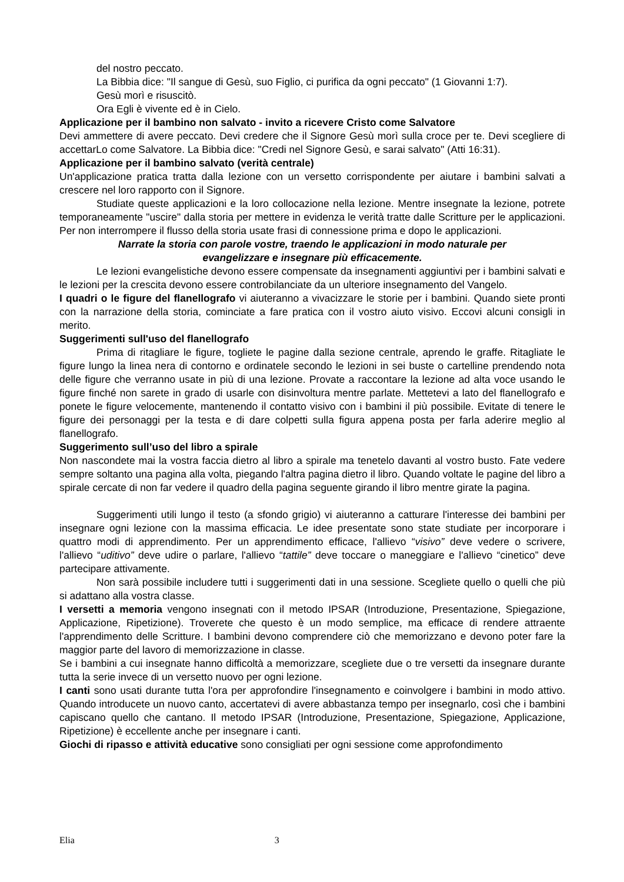del nostro peccato.
La Bibbia dice: "Il sangue di Gesù, suo Figlio, ci purifica da ogni peccato" (1 Giovanni 1:7).
Gesù morì e risuscitò.
Ora Egli è vivente ed è in Cielo.
Applicazione per il bambino non salvato - invito a ricevere Cristo come Salvatore
Devi ammettere di avere peccato. Devi credere che il Signore Gesù morì sulla croce per te. Devi scegliere di accettarLo come Salvatore. La Bibbia dice: "Credi nel Signore Gesù, e sarai salvato" (Atti 16:31).
Applicazione per il bambino salvato (verità centrale)
Un'applicazione pratica tratta dalla lezione con un versetto corrispondente per aiutare i bambini salvati a crescere nel loro rapporto con il Signore.
Studiate queste applicazioni e la loro collocazione nella lezione. Mentre insegnate la lezione, potrete temporaneamente "uscire" dalla storia per mettere in evidenza le verità tratte dalle Scritture per le applicazioni. Per non interrompere il flusso della storia usate frasi di connessione prima e dopo le applicazioni.
Narrate la storia con parole vostre, traendo le applicazioni in modo naturale per
evangelizzare e insegnare più efficacemente.
Le lezioni evangelistiche devono essere compensate da insegnamenti aggiuntivi per i bambini salvati e le lezioni per la crescita devono essere controbilanciate da un ulteriore insegnamento del Vangelo.
I quadri o le figure del flanellografo vi aiuteranno a vivacizzare le storie per i bambini. Quando siete pronti con la narrazione della storia, cominciate a fare pratica con il vostro aiuto visivo. Eccovi alcuni consigli in merito.
Suggerimenti sull'uso del flanellografo
Prima di ritagliare le figure, togliete le pagine dalla sezione centrale, aprendo le graffe. Ritagliate le figure lungo la linea nera di contorno e ordinatele secondo le lezioni in sei buste o cartelline prendendo nota delle figure che verranno usate in più di una lezione. Provate a raccontare la lezione ad alta voce usando le figure finché non sarete in grado di usarle con disinvoltura mentre parlate. Mettetevi a lato del flanellografo e ponete le figure velocemente, mantenendo il contatto visivo con i bambini il più possibile. Evitate di tenere le figure dei personaggi per la testa e di dare colpetti sulla figura appena posta per farla aderire meglio al flanellografo.
Suggerimento sull’uso del libro a spirale
Non nascondete mai la vostra faccia dietro al libro a spirale ma tenetelo davanti al vostro busto. Fate vedere sempre soltanto una pagina alla volta, piegando l'altra pagina dietro il libro. Quando voltate le pagine del libro a spirale cercate di non far vedere il quadro della pagina seguente girando il libro mentre girate la pagina.
Suggerimenti utili lungo il testo (a sfondo grigio) vi aiuteranno a catturare l'interesse dei bambini per insegnare ogni lezione con la massima efficacia. Le idee presentate sono state studiate per incorporare i quattro modi di apprendimento. Per un apprendimento efficace, l'allievo “visivo” deve vedere o scrivere, l'allievo “uditivo” deve udire o parlare, l'allievo “tattile” deve toccare o maneggiare e l'allievo “cinetico” deve partecipare attivamente.
Non sarà possibile includere tutti i suggerimenti dati in una sessione. Scegliete quello o quelli che più si adattano alla vostra classe.
I versetti a memoria vengono insegnati con il metodo IPSAR (Introduzione, Presentazione, Spiegazione, Applicazione, Ripetizione). Troverete che questo è un modo semplice, ma efficace di rendere attraente l'apprendimento delle Scritture. I bambini devono comprendere ciò che memorizzano e devono poter fare la maggior parte del lavoro di memorizzazione in classe.
Se i bambini a cui insegnate hanno difficoltà a memorizzare, scegliete due o tre versetti da insegnare durante tutta la serie invece di un versetto nuovo per ogni lezione.
I canti sono usati durante tutta l'ora per approfondire l'insegnamento e coinvolgere i bambini in modo attivo. Quando introducete un nuovo canto, accertatevi di avere abbastanza tempo per insegnarlo, così che i bambini capiscano quello che cantano. Il metodo IPSAR (Introduzione, Presentazione, Spiegazione, Applicazione, Ripetizione) è eccellente anche per insegnare i canti.
Giochi di ripasso e attività educative sono consigliati per ogni sessione come approfondimento
Elia 3